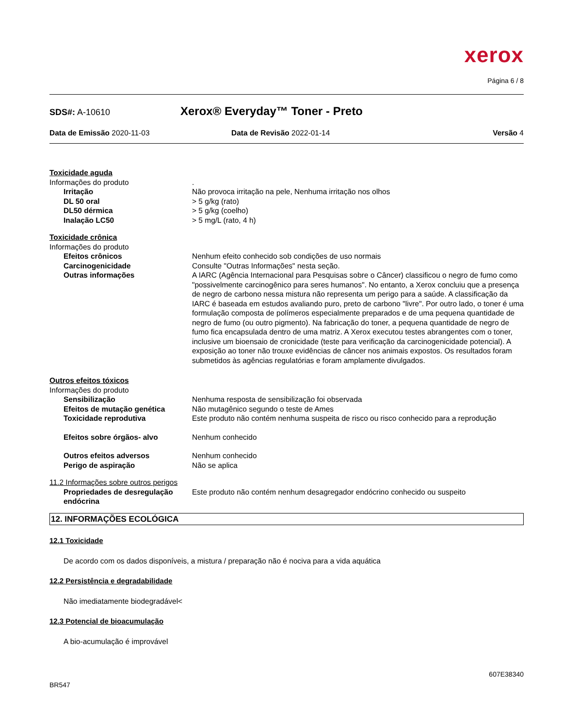xerox
Página 6 / 8
SDS#: A-10610
Xerox® Everyday™ Toner - Preto
Data de Emissão 2020-11-03 Data de Revisão 2022-01-14 Versão 4
Toxicidade aguda
Informações do produto .
Irritação Não provoca irritação na pele, Nenhuma irritação nos olhos
DL 50 oral > 5 g/kg (rato)
DL50 dérmica > 5 g/kg (coelho)
Inalação LC50 > 5 mg/L (rato, 4 h)
Toxicidade crônica
Informações do produto
Efeitos crônicos Nenhum efeito conhecido sob condições de uso normais
Carcinogenicidade Consulte "Outras Informações" nesta seção.
Outras informações A IARC (Agência Internacional para Pesquisas sobre o Câncer) classificou o negro de fumo como "possivelmente carcinogênico para seres humanos". No entanto, a Xerox concluiu que a presença de negro de carbono nessa mistura não representa um perigo para a saúde. A classificação da IARC é baseada em estudos avaliando puro, preto de carbono "livre". Por outro lado, o toner é uma formulação composta de polímeros especialmente preparados e de uma pequena quantidade de negro de fumo (ou outro pigmento). Na fabricação do toner, a pequena quantidade de negro de fumo fica encapsulada dentro de uma matriz. A Xerox executou testes abrangentes com o toner, inclusive um bioensaio de cronicidade (teste para verificação da carcinogenicidade potencial). A exposição ao toner não trouxe evidências de câncer nos animais expostos. Os resultados foram submetidos às agências regulatórias e foram amplamente divulgados.
Outros efeitos tóxicos
Informações do produto
Sensibilização Nenhuma resposta de sensibilização foi observada
Efeitos de mutação genética Não mutagênico segundo o teste de Ames
Toxicidade reprodutiva Este produto não contém nenhuma suspeita de risco ou risco conhecido para a reprodução
Efeitos sobre órgãos- alvo Nenhum conhecido
Outros efeitos adversos Nenhum conhecido
Perigo de aspiração Não se aplica
11.2 Informações sobre outros perigos
Propriedades de desregulação endócrina
Este produto não contém nenhum desagregador endócrino conhecido ou suspeito
12. INFORMAÇÕES ECOLÓGICA
12.1 Toxicidade
De acordo com os dados disponíveis, a mistura / preparação não é nociva para a vida aquática
12.2 Persistência e degradabilidade
Não imediatamente biodegradável<
12.3 Potencial de bioacumulação
A bio-acumulação é improvável
607E38340
BR547